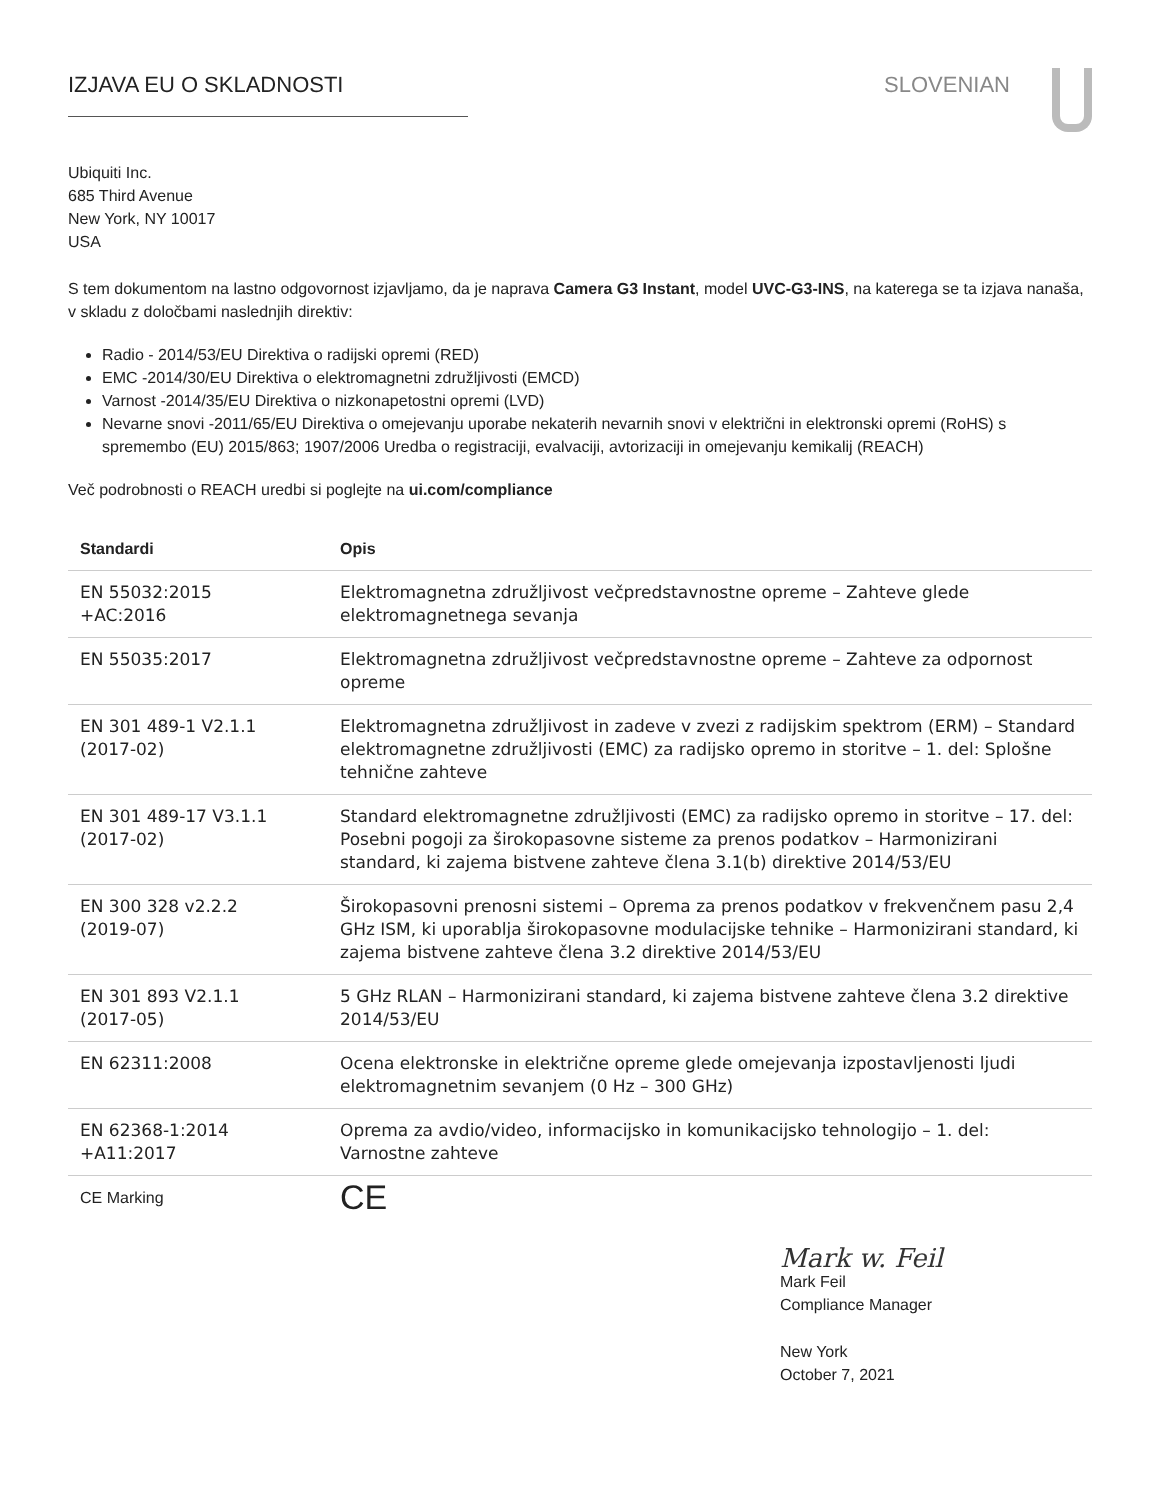IZJAVA EU O SKLADNOSTI SLOVENIAN
Ubiquiti Inc.
685 Third Avenue
New York, NY 10017
USA
S tem dokumentom na lastno odgovornost izjavljamo, da je naprava Camera G3 Instant, model UVC-G3-INS, na katerega se ta izjava nanaša, v skladu z določbami naslednjih direktiv:
Radio - 2014/53/EU Direktiva o radijski opremi (RED)
EMC -2014/30/EU Direktiva o elektromagnetni združljivosti (EMCD)
Varnost -2014/35/EU Direktiva o nizkonapetostni opremi (LVD)
Nevarne snovi -2011/65/EU Direktiva o omejevanju uporabe nekaterih nevarnih snovi v električni in elektronski opremi (RoHS) s spremembo (EU) 2015/863; 1907/2006 Uredba o registraciji, evalvaciji, avtorizaciji in omejevanju kemikalij (REACH)
Več podrobnosti o REACH uredbi si poglejte na ui.com/compliance
| Standardi | Opis |
| --- | --- |
| EN 55032:2015 +AC:2016 | Elektromagnetna združljivost večpredstavnostne opreme – Zahteve glede elektromagnetnega sevanja |
| EN 55035:2017 | Elektromagnetna združljivost večpredstavnostne opreme – Zahteve za odpornost opreme |
| EN 301 489-1 V2.1.1 (2017-02) | Elektromagnetna združljivost in zadeve v zvezi z radijskim spektrom (ERM) – Standard elektromagnetne združljivosti (EMC) za radijsko opremo in storitve – 1. del: Splošne tehnične zahteve |
| EN 301 489-17 V3.1.1 (2017-02) | Standard elektromagnetne združljivosti (EMC) za radijsko opremo in storitve – 17. del: Posebni pogoji za širokopasovne sisteme za prenos podatkov – Harmonizirani standard, ki zajema bistvene zahteve člena 3.1(b) direktive 2014/53/EU |
| EN 300 328 v2.2.2 (2019-07) | Širokopasovni prenosni sistemi – Oprema za prenos podatkov v frekvenčnem pasu 2,4 GHz ISM, ki uporablja širokopasovne modulacijske tehnike – Harmonizirani standard, ki zajema bistvene zahteve člena 3.2 direktive 2014/53/EU |
| EN 301 893 V2.1.1 (2017-05) | 5 GHz RLAN – Harmonizirani standard, ki zajema bistvene zahteve člena 3.2 direktive 2014/53/EU |
| EN 62311:2008 | Ocena elektronske in električne opreme glede omejevanja izpostavljenosti ljudi elektromagnetnim sevanjem (0 Hz – 300 GHz) |
| EN 62368-1:2014 +A11:2017 | Oprema za avdio/video, informacijsko in komunikacijsko tehnologijo – 1. del: Varnostne zahteve |
| CE Marking | CE |
Mark w. Feil
Mark Feil
Compliance Manager
New York
October 7, 2021